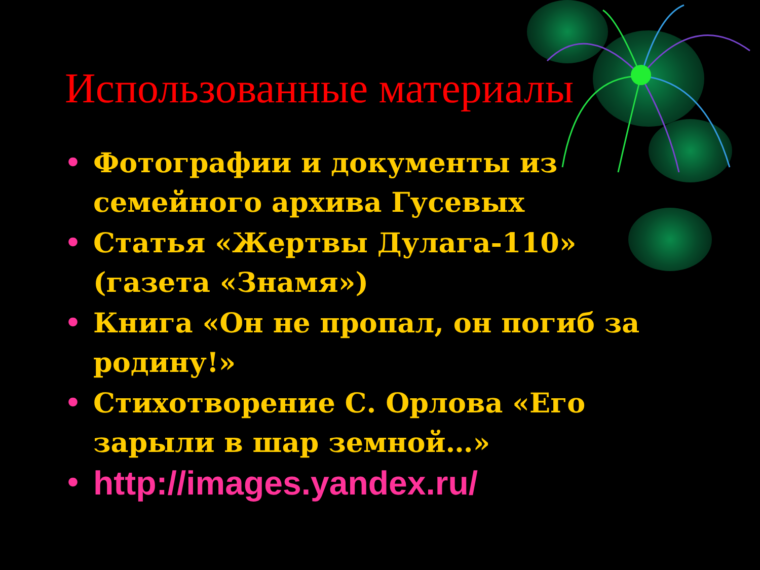Использованные материалы
• Фотографии и документы из семейного архива Гусевых
• Статья «Жертвы Дулага-110» (газета «Знамя»)
• Книга «Он не пропал, он погиб за родину!»
• Стихотворение С. Орлова «Его зарыли в шар земной…»
• http://images.yandex.ru/